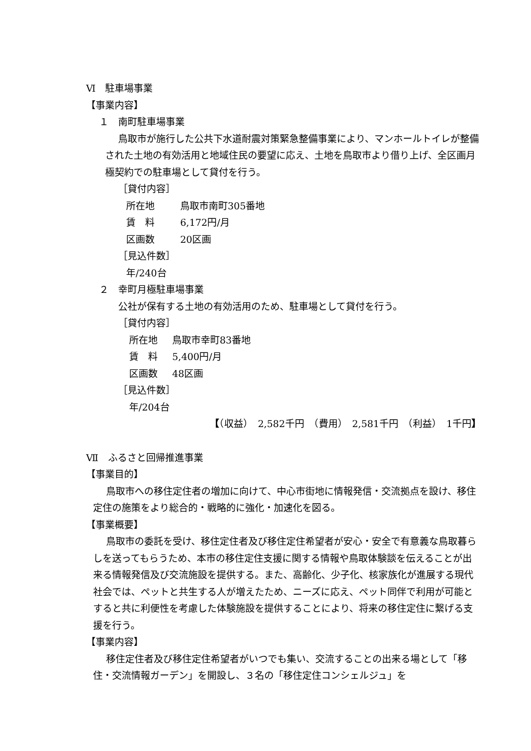Ⅵ　駐車場事業
【事業内容】
１　南町駐車場事業
鳥取市が施行した公共下水道耐震対策緊急整備事業により、マンホールトイレが整備された土地の有効活用と地域住民の要望に応え、土地を鳥取市より借り上げ、全区画月極契約での駐車場として貸付を行う。
［貸付内容］
所在地 鳥取市南町305番地
賃　料 6,172円/月
区画数 20区画
［見込件数］
年/240台
２　幸町月極駐車場事業
公社が保有する土地の有効活用のため、駐車場として貸付を行う。
［貸付内容］
所在地 鳥取市幸町83番地
賃　料 5,400円/月
区画数 48区画
［見込件数］
年/204台
【（収益）　2,582千円　（費用）　2,581千円　（利益）　1千円】
Ⅶ　ふるさと回帰推進事業
【事業目的】
鳥取市への移住定住者の増加に向けて、中心市街地に情報発信・交流拠点を設け、移住定住の施策をより総合的・戦略的に強化・加速化を図る。
【事業概要】
鳥取市の委託を受け、移住定住者及び移住定住希望者が安心・安全で有意義な鳥取暮らしを送ってもらうため、本市の移住定住支援に関する情報や鳥取体験談を伝えることが出来る情報発信及び交流施設を提供する。また、高齢化、少子化、核家族化が進展する現代社会では、ペットと共生する人が増えたため、ニーズに応え、ペット同伴で利用が可能とすると共に利便性を考慮した体験施設を提供することにより、将来の移住定住に繋げる支援を行う。
【事業内容】
移住定住者及び移住定住希望者がいつでも集い、交流することの出来る場として「移住・交流情報ガーデン」を開設し、３名の「移住定住コンシェルジュ」を